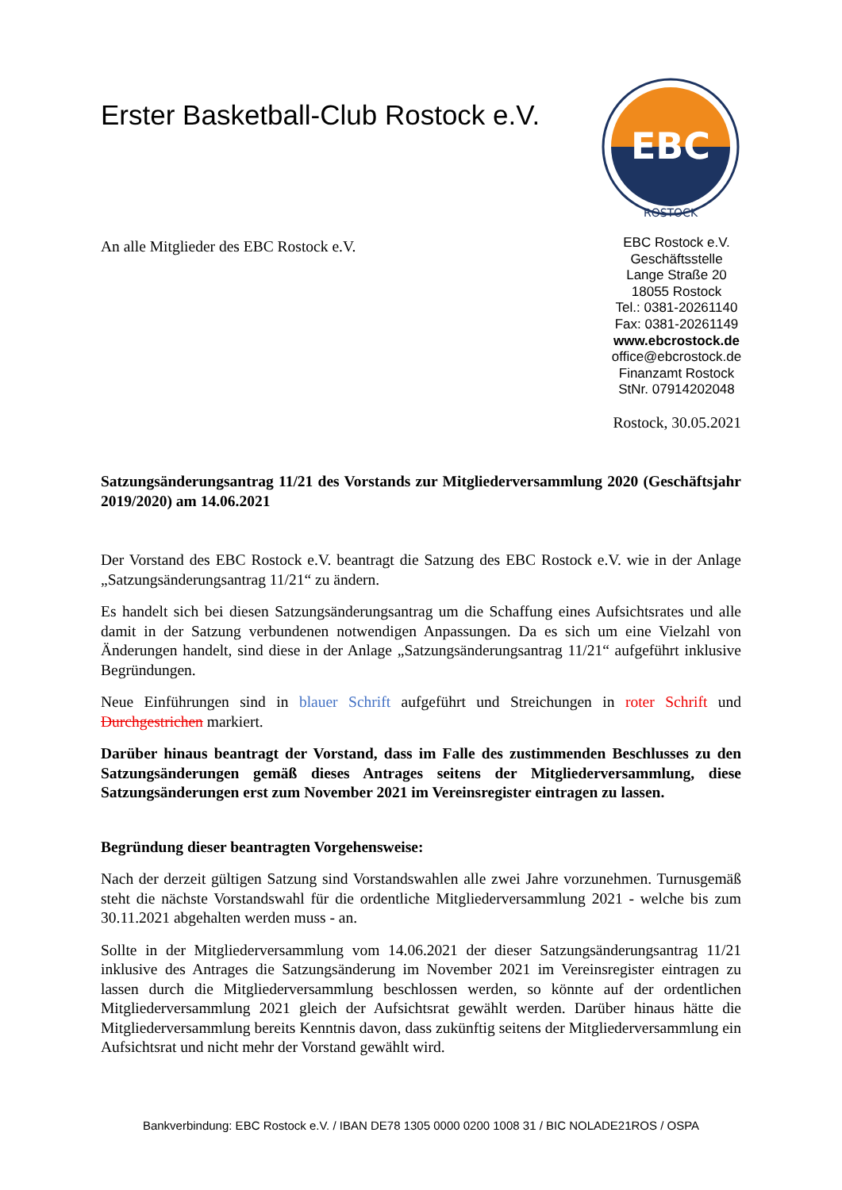Erster Basketball-Club Rostock e.V.
EBC
ROSTOCK
An alle Mitglieder des EBC Rostock e.V.
EBC Rostock e.V.
Geschäftsstelle
Lange Straße 20
18055 Rostock
Tel.: 0381-20261140
Fax: 0381-20261149
www.ebcrostock.de
office@ebcrostock.de
Finanzamt Rostock
StNr. 07914202048
Rostock, 30.05.2021
Satzungsänderungsantrag 11/21 des Vorstands zur Mitgliederversammlung 2020 (Geschäftsjahr 2019/2020) am 14.06.2021
Der Vorstand des EBC Rostock e.V. beantragt die Satzung des EBC Rostock e.V. wie in der Anlage „Satzungsänderungsantrag 11/21“ zu ändern.
Es handelt sich bei diesen Satzungsänderungsantrag um die Schaffung eines Aufsichtsrates und alle damit in der Satzung verbundenen notwendigen Anpassungen. Da es sich um eine Vielzahl von Änderungen handelt, sind diese in der Anlage „Satzungsänderungsantrag 11/21“ aufgeführt inklusive Begründungen.
Neue Einführungen sind in blauer Schrift aufgeführt und Streichungen in roter Schrift und Durchgestrichen markiert.
Darüber hinaus beantragt der Vorstand, dass im Falle des zustimmenden Beschlusses zu den Satzungsänderungen gemäß dieses Antrages seitens der Mitgliederversammlung, diese Satzungsänderungen erst zum November 2021 im Vereinsregister eintragen zu lassen.
Begründung dieser beantragten Vorgehensweise:
Nach der derzeit gültigen Satzung sind Vorstandswahlen alle zwei Jahre vorzunehmen. Turnusgemäß steht die nächste Vorstandswahl für die ordentliche Mitgliederversammlung 2021 - welche bis zum 30.11.2021 abgehalten werden muss - an.
Sollte in der Mitgliederversammlung vom 14.06.2021 der dieser Satzungsänderungsantrag 11/21 inklusive des Antrages die Satzungsänderung im November 2021 im Vereinsregister eintragen zu lassen durch die Mitgliederversammlung beschlossen werden, so könnte auf der ordentlichen Mitgliederversammlung 2021 gleich der Aufsichtsrat gewählt werden. Darüber hinaus hätte die Mitgliederversammlung bereits Kenntnis davon, dass zukünftig seitens der Mitgliederversammlung ein Aufsichtsrat und nicht mehr der Vorstand gewählt wird.
Bankverbindung: EBC Rostock e.V. / IBAN DE78 1305 0000 0200 1008 31 / BIC NOLADE21ROS / OSPA